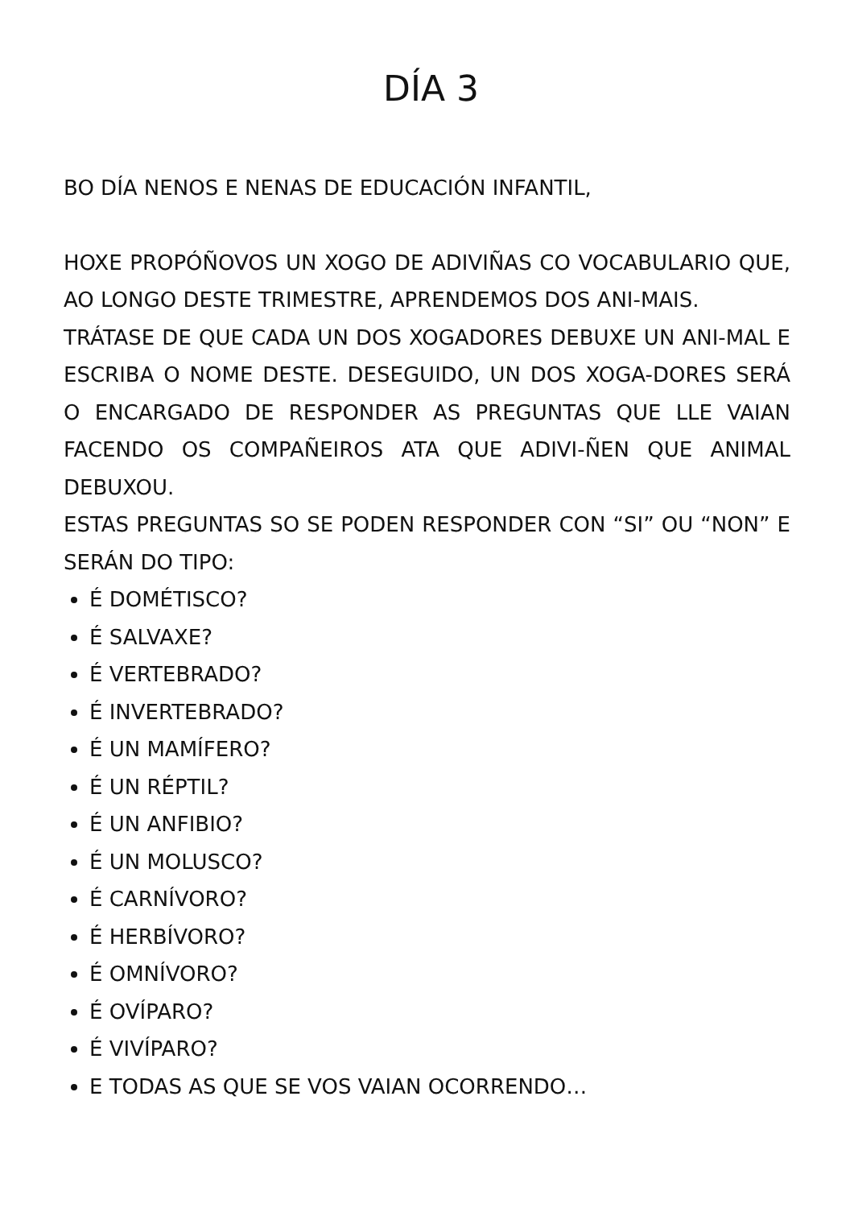DÍA 3
BO DÍA NENOS E NENAS DE EDUCACIÓN INFANTIL,
HOXE PROPÓÑOVOS UN XOGO DE ADIVIÑAS CO VOCABULARIO QUE, AO LONGO DESTE TRIMESTRE, APRENDEMOS DOS ANI-MAIS.
TRÁTASE DE QUE CADA UN DOS XOGADORES DEBUXE UN ANI-MAL E ESCRIBA O NOME DESTE. DESEGUIDO, UN DOS XOGA-DORES SERÁ O ENCARGADO DE RESPONDER AS PREGUNTAS QUE LLE VAIAN FACENDO OS COMPAÑEIROS ATA QUE ADIVI-ÑEN QUE ANIMAL DEBUXOU.
ESTAS PREGUNTAS SO SE PODEN RESPONDER CON “SI” OU “NON” E SERÁN DO TIPO:
É DOMÉTISCO?
É SALVAXE?
É VERTEBRADO?
É INVERTEBRADO?
É UN MAMÍFERO?
É UN RÉPTIL?
É UN ANFIBIO?
É UN MOLUSCO?
É CARNÍVORO?
É HERBÍVORO?
É OMNÍVORO?
É OVÍPARO?
É VIVÍPARO?
E TODAS AS QUE SE VOS VAIAN OCORRENDO…